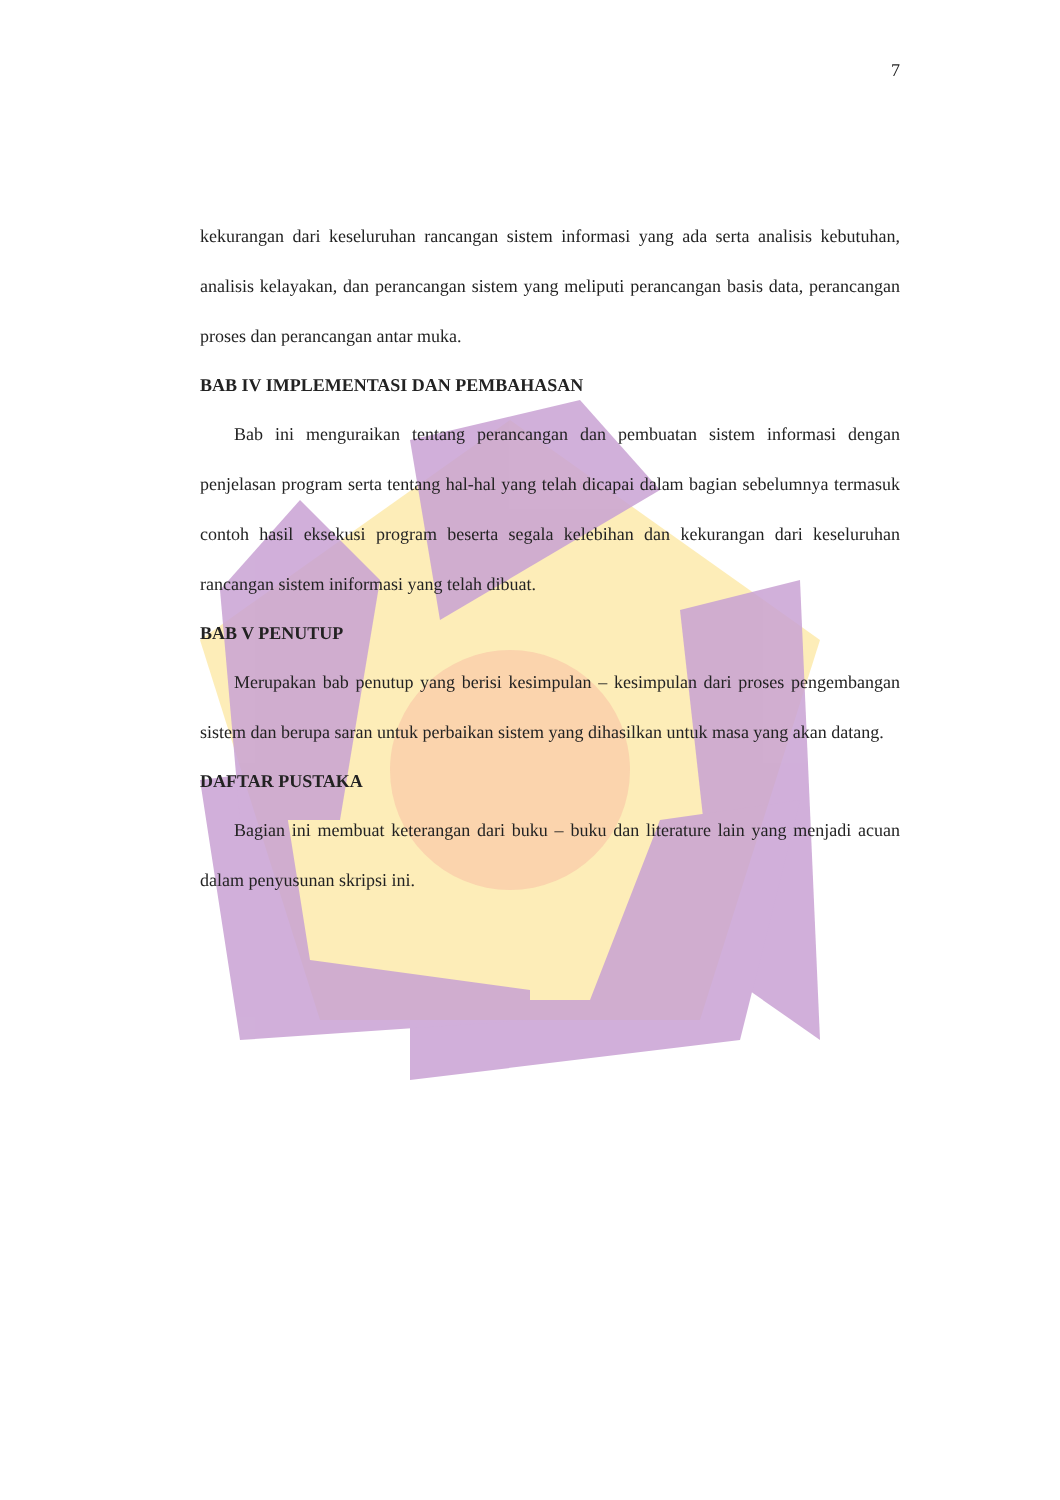7
kekurangan dari keseluruhan rancangan sistem informasi yang ada serta analisis kebutuhan, analisis kelayakan, dan perancangan sistem yang meliputi perancangan basis data, perancangan proses dan perancangan antar muka.
BAB IV IMPLEMENTASI DAN PEMBAHASAN
Bab ini menguraikan tentang perancangan dan pembuatan sistem informasi dengan penjelasan program serta tentang hal-hal yang telah dicapai dalam bagian sebelumnya termasuk contoh hasil eksekusi program beserta segala kelebihan dan kekurangan dari keseluruhan rancangan sistem iniformasi yang telah dibuat.
BAB V PENUTUP
Merupakan bab penutup yang berisi kesimpulan – kesimpulan dari proses pengembangan sistem dan berupa saran untuk perbaikan sistem yang dihasilkan untuk masa yang akan datang.
DAFTAR PUSTAKA
Bagian ini membuat keterangan dari buku – buku dan literature lain yang menjadi acuan dalam penyusunan skripsi ini.